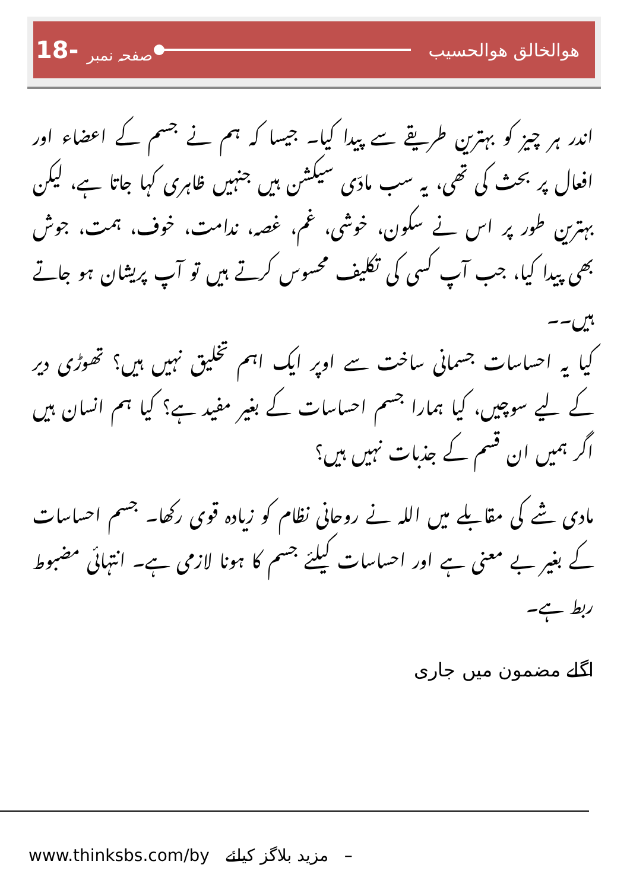18- صفحہ نمبر
ھوالخالق ھوالحسیب
اندر ہر چیز کو بہترین طریقے سے پیدا کیا۔ جیسا کہ ہم نے جسم کے اعضاء اور افعال پر بحث کی تھی، یہ سب مادّی سیکشن ہیں جنہیں ظاہری کہا جاتا ہے، لیکن بہترین طور پر اس نے سکون، خوشی، غم، غصہ، ندامت، خوف، ہمت، جوش بھی پیدا کیا، جب آپ کسی کی تکلیف محسوس کرتے ہیں تو آپ پریشان ہو جاتے ہیں۔۔
کیا یہ احساسات جسمانی ساخت سے اوپر ایک اہم تخلیق نہیں ہیں؟ تھوڑی دیر کے لیے سوچیں، کیا ہمارا جسم احساسات کے بغیر مفید ہے؟ کیا ہم انسان ہیں اگر ہمیں ان قسم کے جذبات نہیں ہیں؟
مادی شے کی مقابلے میں اللہ نے روحانی نظام کو زیادہ قوی رکھا۔ جسم احساسات کے بغیر بے معنی ہے اور احساسات کیلئے جسم کا ہونا لازمی ہے۔ انتہائی مضبوط ربط ہے۔
اگلے مضمون میں جاری
www.thinksbs.com/by مزید بلاگز کیلئے –